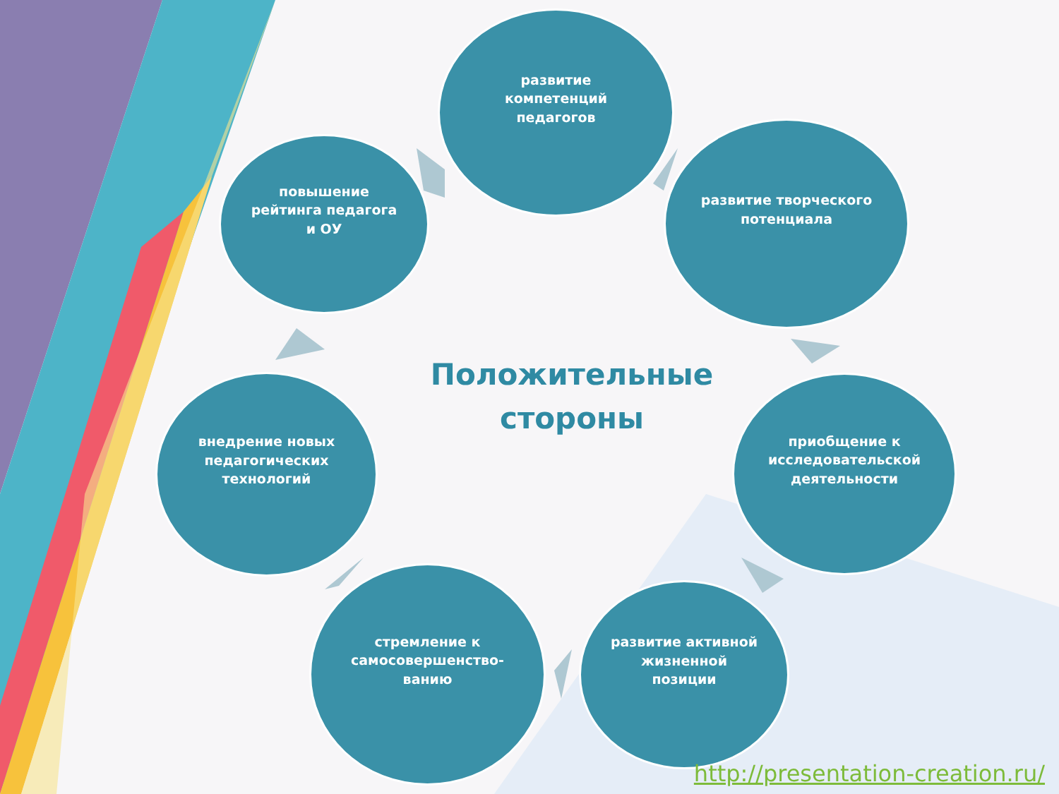развитие компетенций педагогов
развитие творческого потенциала
приобщение к исследовательской деятельности
развитие активной жизненной позиции
стремление к самосовершенство-ванию
внедрение новых педагогических технологий
повышение рейтинга педагога и ОУ
Положительные стороны
http://presentation-creation.ru/